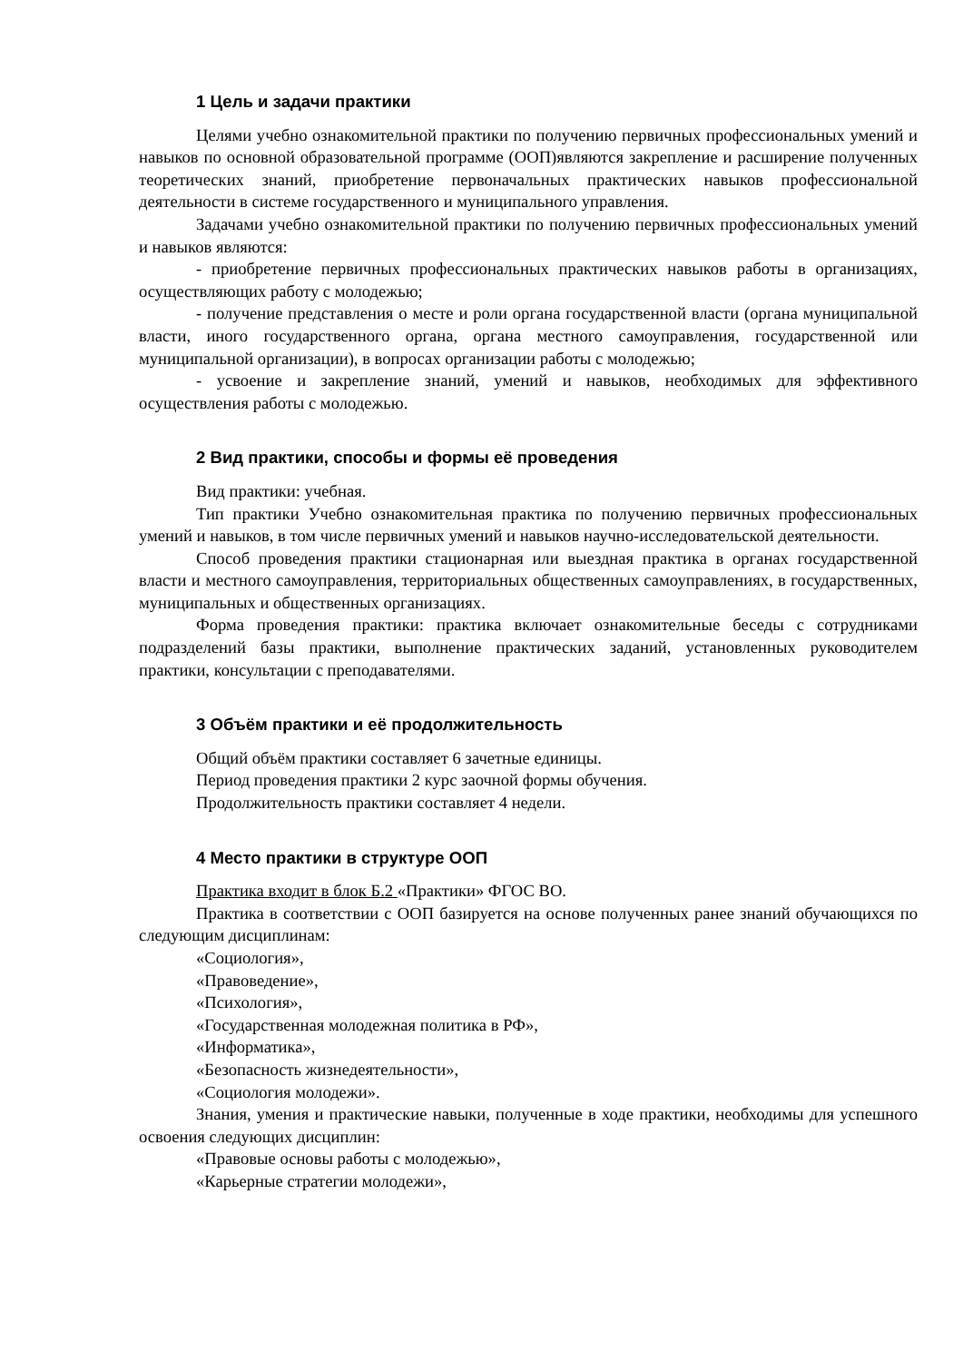1 Цель и задачи практики
Целями учебно ознакомительной практики по получению первичных профессиональных умений и навыков по основной образовательной программе (ООП)являются закрепление и расширение полученных теоретических знаний, приобретение первоначальных практических навыков профессиональной деятельности в системе государственного и муниципального управления.
Задачами учебно ознакомительной практики по получению первичных профессиональных умений и навыков являются:
- приобретение первичных профессиональных практических навыков работы в организациях, осуществляющих работу с молодежью;
- получение представления о месте и роли органа государственной власти (органа муниципальной власти, иного государственного органа, органа местного самоуправления, государственной или муниципальной организации), в вопросах организации работы с молодежью;
- усвоение и закрепление знаний, умений и навыков, необходимых для эффективного осуществления работы с молодежью.
2 Вид практики, способы и формы её проведения
Вид практики: учебная.
Тип практики Учебно ознакомительная практика по получению первичных профессиональных умений и навыков, в том числе первичных умений и навыков научно-исследовательской деятельности.
Способ проведения практики стационарная или выездная практика в органах государственной власти и местного самоуправления, территориальных общественных самоуправлениях, в государственных, муниципальных и общественных организациях.
Форма проведения практики: практика включает ознакомительные беседы с сотрудниками подразделений базы практики, выполнение практических заданий, установленных руководителем практики, консультации с преподавателями.
3 Объём практики и её продолжительность
Общий объём практики составляет 6 зачетные единицы.
Период проведения практики 2 курс заочной формы обучения.
Продолжительность практики составляет 4 недели.
4 Место практики в структуре ООП
Практика входит в блок Б.2 «Практики» ФГОС ВО.
Практика в соответствии с ООП базируется на основе полученных ранее знаний обучающихся по следующим дисциплинам:
«Социология»,
«Правоведение»,
«Психология»,
«Государственная молодежная политика в РФ»,
«Информатика»,
«Безопасность жизнедеятельности»,
«Социология молодежи».
Знания, умения и практические навыки, полученные в ходе практики, необходимы для успешного освоения следующих дисциплин:
«Правовые основы работы с молодежью»,
«Карьерные стратегии молодежи»,